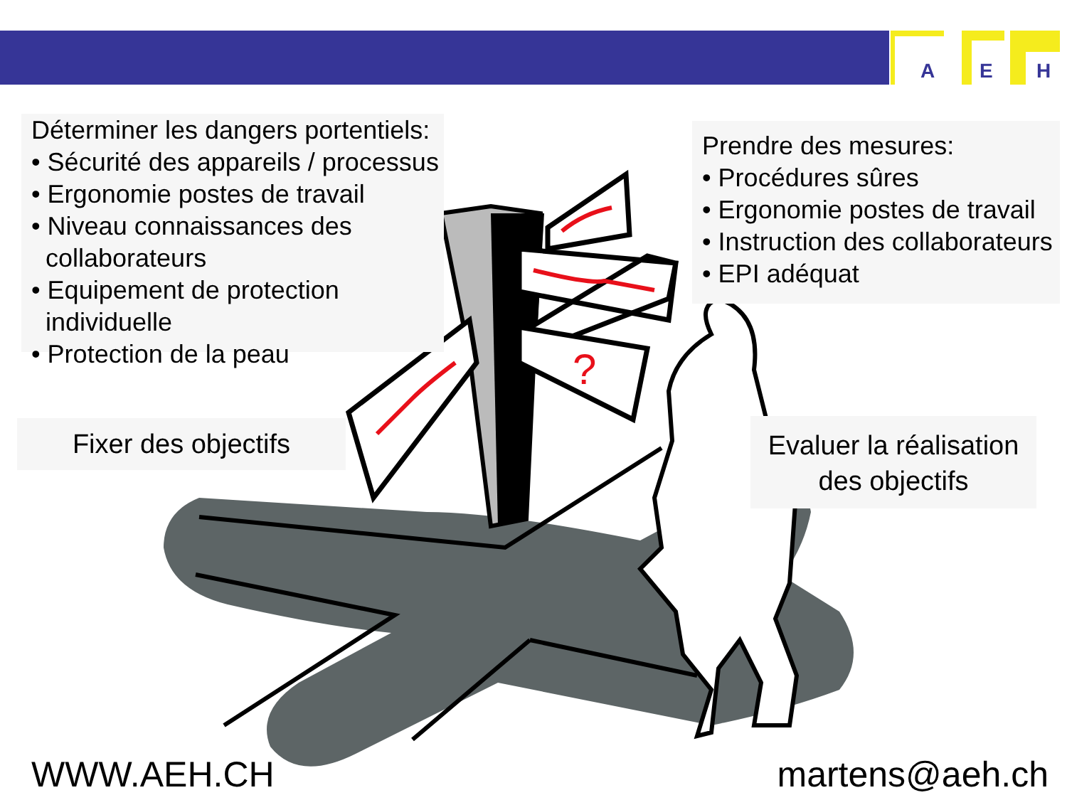A
E
H
?
Déterminer les dangers portentiels:
• Sécurité des appareils / processus
• Ergonomie postes de travail
• Niveau connaissances des
collaborateurs
• Equipement de protection
individuelle
• Protection de la peau
Prendre des mesures:
• Procédures sûres
• Ergonomie postes de travail
• Instruction des collaborateurs
• EPI adéquat
Fixer des objectifs
Evaluer la réalisation des objectifs
WWW.AEH.CH martens@aeh.ch